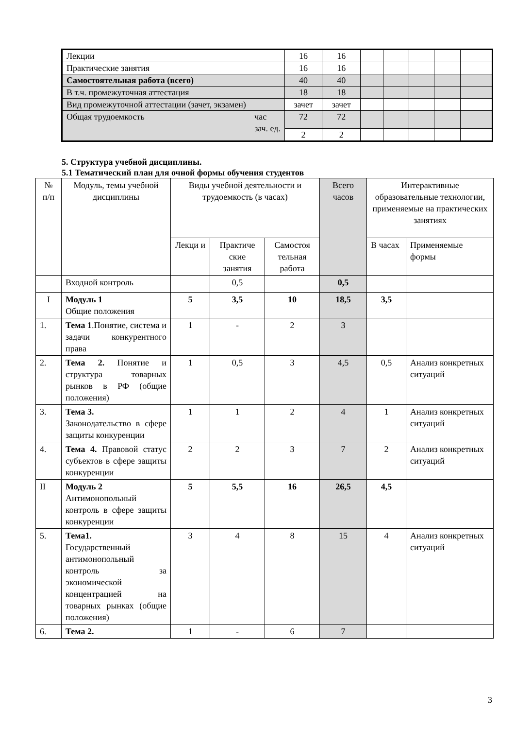| Лекции | 16 | 16 | | | | | |
| Практические занятия | 16 | 16 | | | | | |
| Самостоятельная работа (всего) | 40 | 40 | | | | | |
| В т.ч. промежуточная аттестация | 18 | 18 | | | | | |
| Вид промежуточной аттестации (зачет, экзамен) | зачет | зачет | | | | | |
| Общая трудоемкость час зач. ед. | 72 | 72 | | | | | |
| | 2 | 2 | | | | | |
5. Структура учебной дисциплины.
5.1 Тематический план для очной формы обучения студентов
| № п/п | Модуль, темы учебной дисциплины | Виды учебной деятельности и трудоемкость (в часах) | | | Всего часов | Интерактивные образовательные технологии, применяемые на практических занятиях | |
| | | Лекци и | Практиче ские занятия | Самостоя тельная работа | | В часах | Применяемые формы |
| | Входной контроль | | 0,5 | | 0,5 | | |
| I | Модуль 1 Общие положения | 5 | 3,5 | 10 | 18,5 | 3,5 | |
| 1. | Тема 1 .Понятие, система и задачи конкурентного права | 1 | - | 2 | 3 | | |
| 2. | Тема 2. Понятие и структура товарных рынков в РФ (общие положения) | 1 | 0,5 | 3 | 4,5 | 0,5 | Анализ конкретных ситуаций |
| 3. | Тема 3. Законодательство в сфере защиты конкуренции | 1 | 1 | 2 | 4 | 1 | Анализ конкретных ситуаций |
| 4. | Тема 4. Правовой статус субъектов в сфере защиты конкуренции | 2 | 2 | 3 | 7 | 2 | Анализ конкретных ситуаций |
| II | Модуль 2 Антимонопольный контроль в сфере защиты конкуренции | 5 | 5,5 | 16 | 26,5 | 4,5 | |
| 5. | Тема1. Государственный антимонопольный контроль за экономической концентрацией на товарных рынках (общие положения) | 3 | 4 | 8 | 15 | 4 | Анализ конкретных ситуаций |
| 6. | Тема 2. | 1 | - | 6 | 7 | | |
3